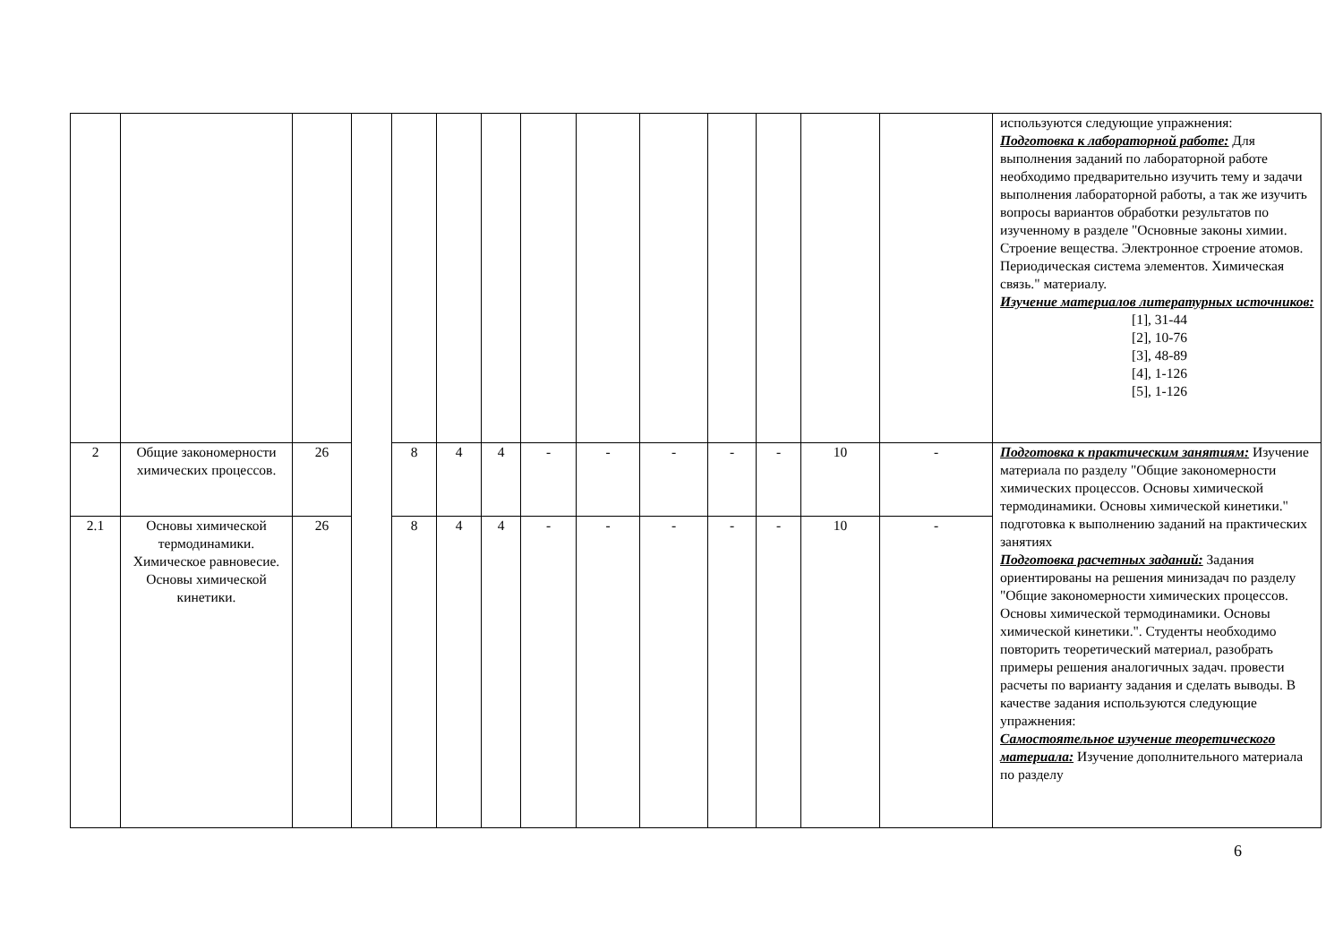| | | | | | | | | | | | | | | используются следующие упражнения: Подготовка к лабораторной работе: Для выполнения заданий по лабораторной работе необходимо предварительно изучить тему и задачи выполнения лабораторной работы, а так же изучить вопросы вариантов обработки результатов по изученному в разделе "Основные законы химии. Строение вещества. Электронное строение атомов. Периодическая система элементов. Химическая связь." материалу. Изучение материалов литературных источников: [1], 31-44 [2], 10-76 [3], 48-89 [4], 1-126 [5], 1-126 |
| 2 | Общие закономерности химических процессов. | 26 | | 8 | 4 | 4 | - | - | - | - | - | 10 | - | Подготовка к практическим занятиям: Изучение материала по разделу "Общие закономерности химических процессов. Основы химической термодинамики. Основы химической кинетики." подготовка к выполнению заданий на практических занятиях Подготовка расчетных заданий: Задания ориентированы на решения минизадач по разделу "Общие закономерности химических процессов. Основы химической термодинамики. Основы химической кинетики.". Студенты необходимо повторить теоретический материал, разобрать примеры решения аналогичных задач. провести расчеты по варианту задания и сделать выводы. В качестве задания используются следующие упражнения: Самостоятельное изучение теоретического материала: Изучение дополнительного материала по разделу |
| 2.1 | Основы химической термодинамики. Химическое равновесие. Основы химической кинетики. | 26 | | 8 | 4 | 4 | - | - | - | - | - | 10 | - | |
6